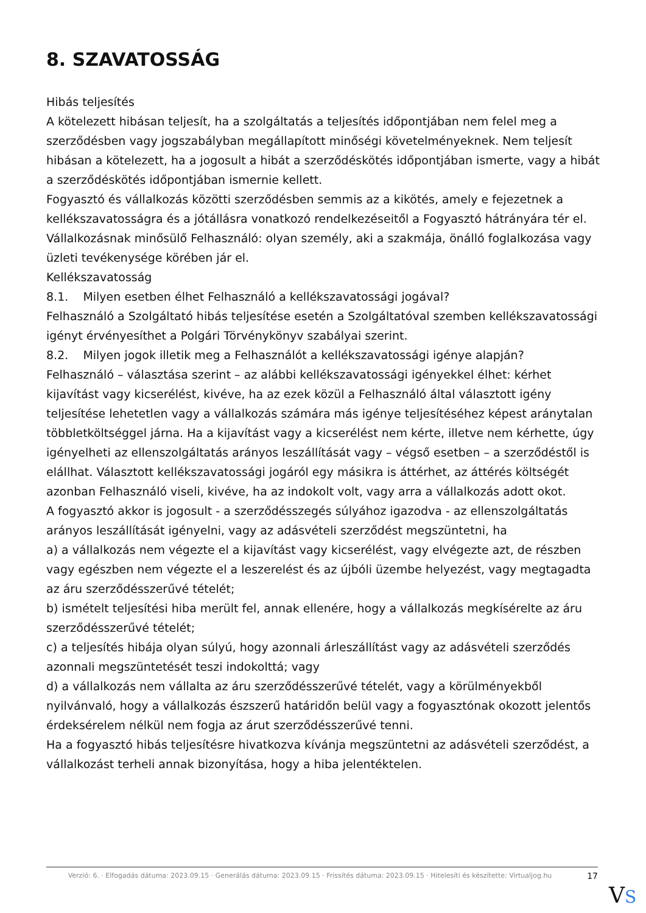8. SZAVATOSSÁG
Hibás teljesítés
A kötelezett hibásan teljesít, ha a szolgáltatás a teljesítés időpontjában nem felel meg a szerződésben vagy jogszabályban megállapított minőségi követelményeknek. Nem teljesít hibásan a kötelezett, ha a jogosult a hibát a szerződéskötés időpontjában ismerte, vagy a hibát a szerződéskötés időpontjában ismernie kellett.
Fogyasztó és vállalkozás közötti szerződésben semmis az a kikötés, amely e fejezetnek a kellékszavatosságra és a jótállásra vonatkozó rendelkezéseitől a Fogyasztó hátrányára tér el.
Vállalkozásnak minősülő Felhasználó: olyan személy, aki a szakmája, önálló foglalkozása vagy üzleti tevékenysége körében jár el.
Kellékszavatosság
8.1. Milyen esetben élhet Felhasználó a kellékszavatossági jogával?
Felhasználó a Szolgáltató hibás teljesítése esetén a Szolgáltatóval szemben kellékszavatossági igényt érvényesíthet a Polgári Törvénykönyv szabályai szerint.
8.2. Milyen jogok illetik meg a Felhasználót a kellékszavatossági igénye alapján?
Felhasználó – választása szerint – az alábbi kellékszavatossági igényekkel élhet: kérhet kijavítást vagy kicserélést, kivéve, ha az ezek közül a Felhasználó által választott igény teljesítése lehetetlen vagy a vállalkozás számára más igénye teljesítéséhez képest aránytalan többletköltséggel járna. Ha a kijavítást vagy a kicserélést nem kérte, illetve nem kérhette, úgy igényelheti az ellenszolgáltatás arányos leszállítását vagy – végső esetben – a szerződéstől is elállhat. Választott kellékszavatossági jogáról egy másikra is áttérhet, az áttérés költségét azonban Felhasználó viseli, kivéve, ha az indokolt volt, vagy arra a vállalkozás adott okot.
A fogyasztó akkor is jogosult - a szerződésszegés súlyához igazodva - az ellenszolgáltatás arányos leszállítását igényelni, vagy az adásvételi szerződést megszüntetni, ha
a) a vállalkozás nem végezte el a kijavítást vagy kicserélést, vagy elvégezte azt, de részben vagy egészben nem végezte el a leszerelést és az újbóli üzembe helyezést, vagy megtagadta az áru szerződésszerűvé tételét;
b) ismételt teljesítési hiba merült fel, annak ellenére, hogy a vállalkozás megkísérelte az áru szerződésszerűvé tételét;
c) a teljesítés hibája olyan súlyú, hogy azonnali árleszállítást vagy az adásvételi szerződés azonnali megszüntetését teszi indokolttá; vagy
d) a vállalkozás nem vállalta az áru szerződésszerűvé tételét, vagy a körülményekből nyilvánvaló, hogy a vállalkozás észszerű határidőn belül vagy a fogyasztónak okozott jelentős érdeksérelem nélkül nem fogja az árut szerződésszerűvé tenni.
Ha a fogyasztó hibás teljesítésre hivatkozva kívánja megszüntetni az adásvételi szerződést, a vállalkozást terheli annak bizonyítása, hogy a hiba jelentéktelen.
Verzió: 6. · Elfogadás dátuma: 2023.09.15 · Generálás dátuma: 2023.09.15 · Frissítés dátuma: 2023.09.15 · Hitelesíti és készítette: Virtualjog.hu
17
VS